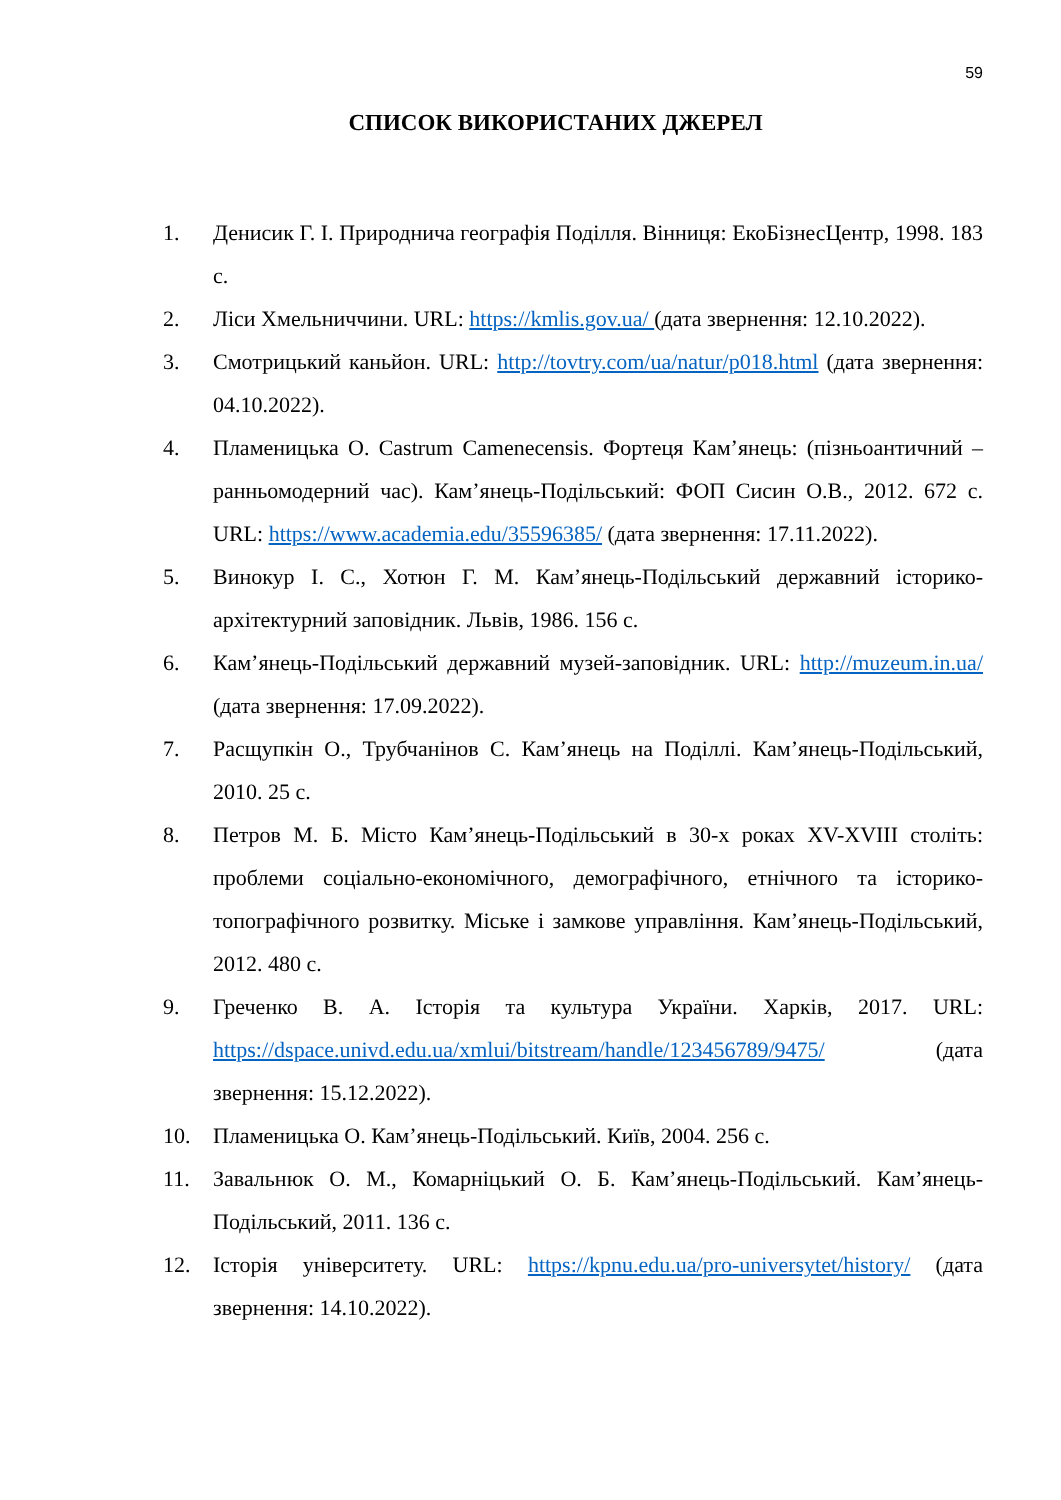59
СПИСОК ВИКОРИСТАНИХ ДЖЕРЕЛ
1. Денисик Г. І. Природнича географія Поділля. Вінниця: ЕкоБізнесЦентр, 1998. 183 с.
2. Ліси Хмельниччини. URL: https://kmlis.gov.ua/ (дата звернення: 12.10.2022).
3. Смотрицький каньйон. URL: http://tovtry.com/ua/natur/p018.html (дата звернення: 04.10.2022).
4. Пламеницька О. Castrum Camenecensis. Фортеця Кам’янець: (пізньоантичний – ранньомодерний час). Кам’янець-Подільський: ФОП Сисин О.В., 2012. 672 с. URL: https://www.academia.edu/35596385/ (дата звернення: 17.11.2022).
5. Винокур І. С., Хотюн Г. М. Кам’янець-Подільський державний історико-архітектурний заповідник. Львів, 1986. 156 с.
6. Кам’янець-Подільський державний музей-заповідник. URL: http://muzeum.in.ua/ (дата звернення: 17.09.2022).
7. Расщупкін О., Трубчанінов С. Кам’янець на Поділлі. Кам’янець-Подільський, 2010. 25 с.
8. Петров М. Б. Місто Кам’янець-Подільський в 30-х роках XV-XVIII століть: проблеми соціально-економічного, демографічного, етнічного та історико-топографічного розвитку. Міське і замкове управління. Кам’янець-Подільський, 2012. 480 с.
9. Греченко В. А. Історія та культура України. Харків, 2017. URL: https://dspace.univd.edu.ua/xmlui/bitstream/handle/123456789/9475/ (дата звернення: 15.12.2022).
10. Пламеницька О. Кам’янець-Подільський. Київ, 2004. 256 с.
11. Завальнюк О. М., Комарніцький О. Б. Кам’янець-Подільський. Кам’янець-Подільський, 2011. 136 с.
12. Історія університету. URL: https://kpnu.edu.ua/pro-universytet/history/ (дата звернення: 14.10.2022).